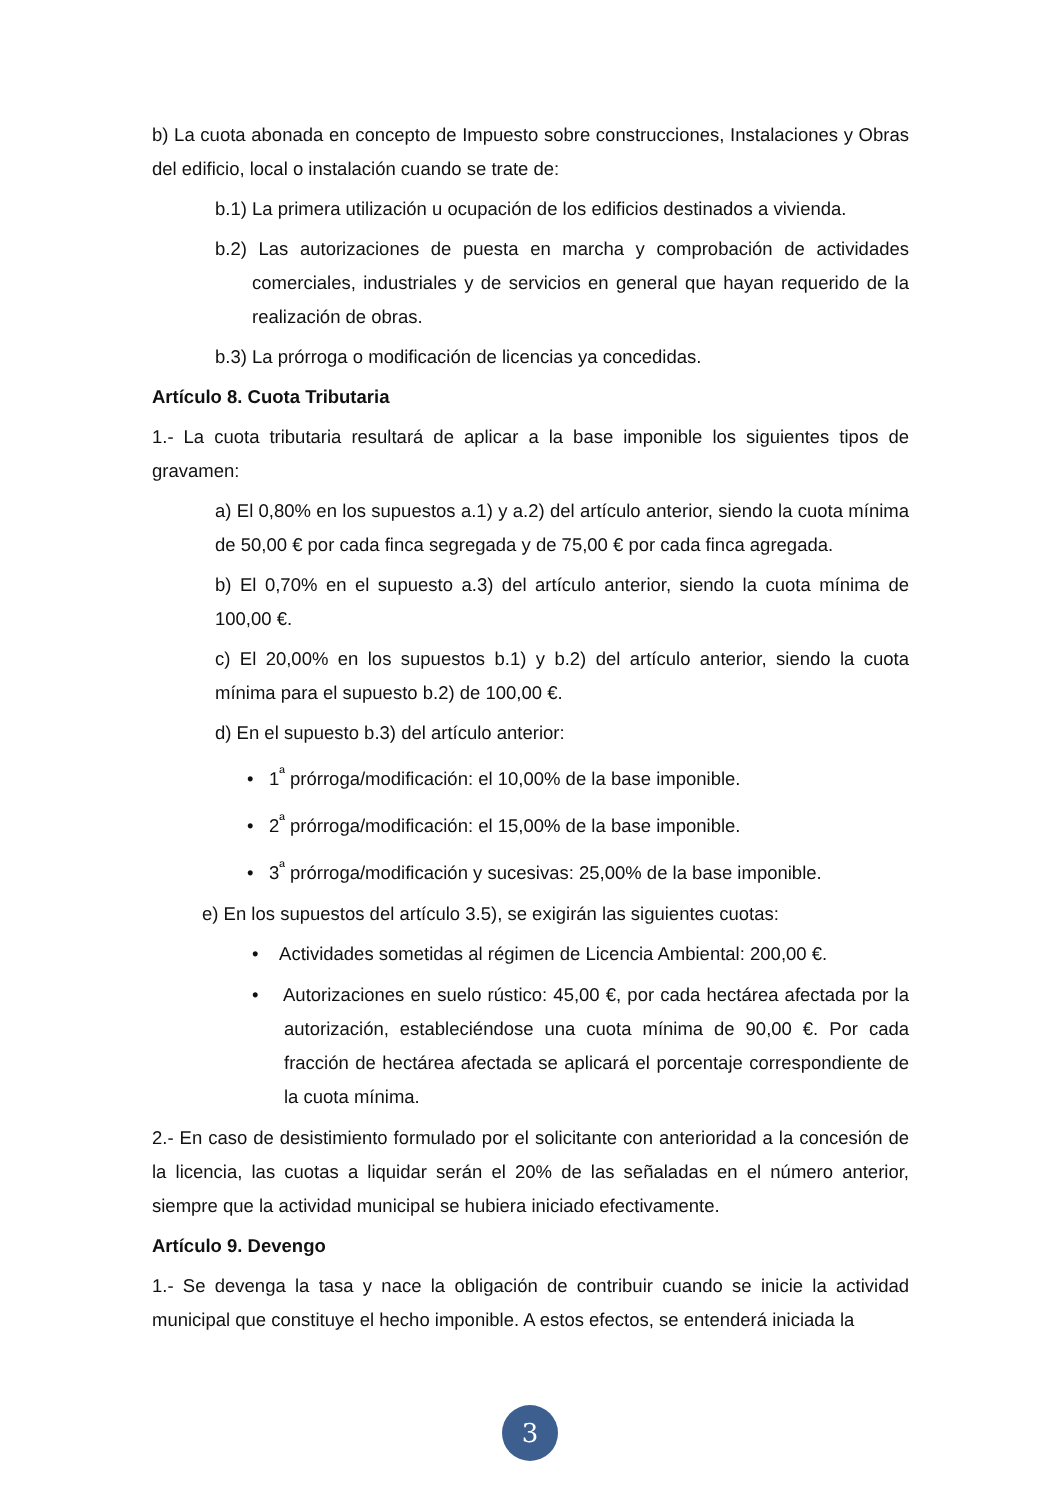b) La cuota abonada en concepto de Impuesto sobre construcciones, Instalaciones y Obras del edificio, local o instalación cuando se trate de:
b.1) La primera utilización u ocupación de los edificios destinados a vivienda.
b.2) Las autorizaciones de puesta en marcha y comprobación de actividades comerciales, industriales y de servicios en general que hayan requerido de la realización de obras.
b.3) La prórroga o modificación de licencias ya concedidas.
Artículo 8. Cuota Tributaria
1.- La cuota tributaria resultará de aplicar a la base imponible los siguientes tipos de gravamen:
a) El 0,80% en los supuestos a.1) y a.2) del artículo anterior, siendo la cuota mínima de 50,00 € por cada finca segregada y de 75,00 € por cada finca agregada.
b) El 0,70% en el supuesto a.3) del artículo anterior, siendo la cuota mínima de 100,00 €.
c) El 20,00% en los supuestos b.1) y b.2) del artículo anterior, siendo la cuota mínima para el supuesto b.2) de 100,00 €.
d) En el supuesto b.3) del artículo anterior:
• 1<sup>ª</sup> prórroga/modificación: el 10,00% de la base imponible.
• 2<sup>ª</sup> prórroga/modificación: el 15,00% de la base imponible.
• 3<sup>ª</sup> prórroga/modificación y sucesivas: 25,00% de la base imponible.
e) En los supuestos del artículo 3.5), se exigirán las siguientes cuotas:
• Actividades sometidas al régimen de Licencia Ambiental: 200,00 €.
• Autorizaciones en suelo rústico: 45,00 €, por cada hectárea afectada por la autorización, estableciéndose una cuota mínima de 90,00 €. Por cada fracción de hectárea afectada se aplicará el porcentaje correspondiente de la cuota mínima.
2.- En caso de desistimiento formulado por el solicitante con anterioridad a la concesión de la licencia, las cuotas a liquidar serán el 20% de las señaladas en el número anterior, siempre que la actividad municipal se hubiera iniciado efectivamente.
Artículo 9. Devengo
1.- Se devenga la tasa y nace la obligación de contribuir cuando se inicie la actividad municipal que constituye el hecho imponible. A estos efectos, se entenderá iniciada la
3